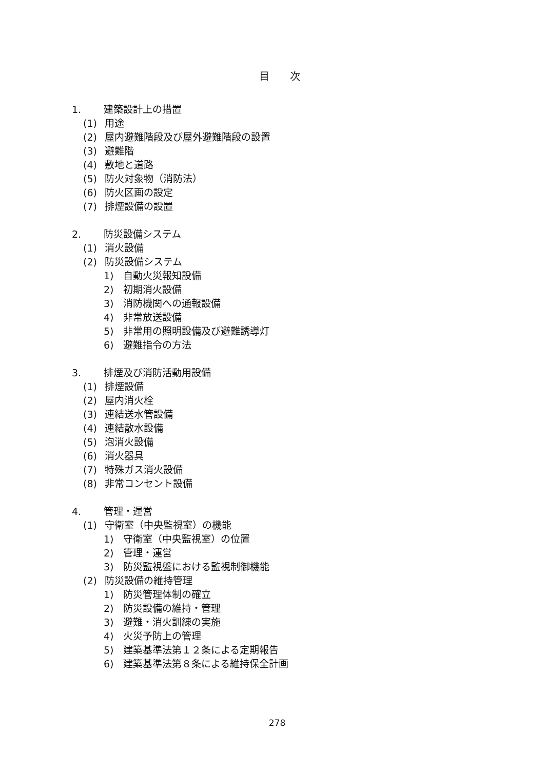目次
1. 建築設計上の措置
(1) 用途
(2) 屋内避難階段及び屋外避難階段の設置
(3) 避難階
(4) 敷地と道路
(5) 防火対象物（消防法）
(6) 防火区画の設定
(7) 排煙設備の設置
2. 防災設備システム
(1) 消火設備
(2) 防災設備システム
1) 自動火災報知設備
2) 初期消火設備
3) 消防機関への通報設備
4) 非常放送設備
5) 非常用の照明設備及び避難誘導灯
6) 避難指令の方法
3. 排煙及び消防活動用設備
(1) 排煙設備
(2) 屋内消火栓
(3) 連結送水管設備
(4) 連結散水設備
(5) 泡消火設備
(6) 消火器具
(7) 特殊ガス消火設備
(8) 非常コンセント設備
4. 管理・運営
(1) 守衛室（中央監視室）の機能
1) 守衛室（中央監視室）の位置
2) 管理・運営
3) 防災監視盤における監視制御機能
(2) 防災設備の維持管理
1) 防災管理体制の確立
2) 防災設備の維持・管理
3) 避難・消火訓練の実施
4) 火災予防上の管理
5) 建築基準法第１２条による定期報告
6) 建築基準法第８条による維持保全計画
278